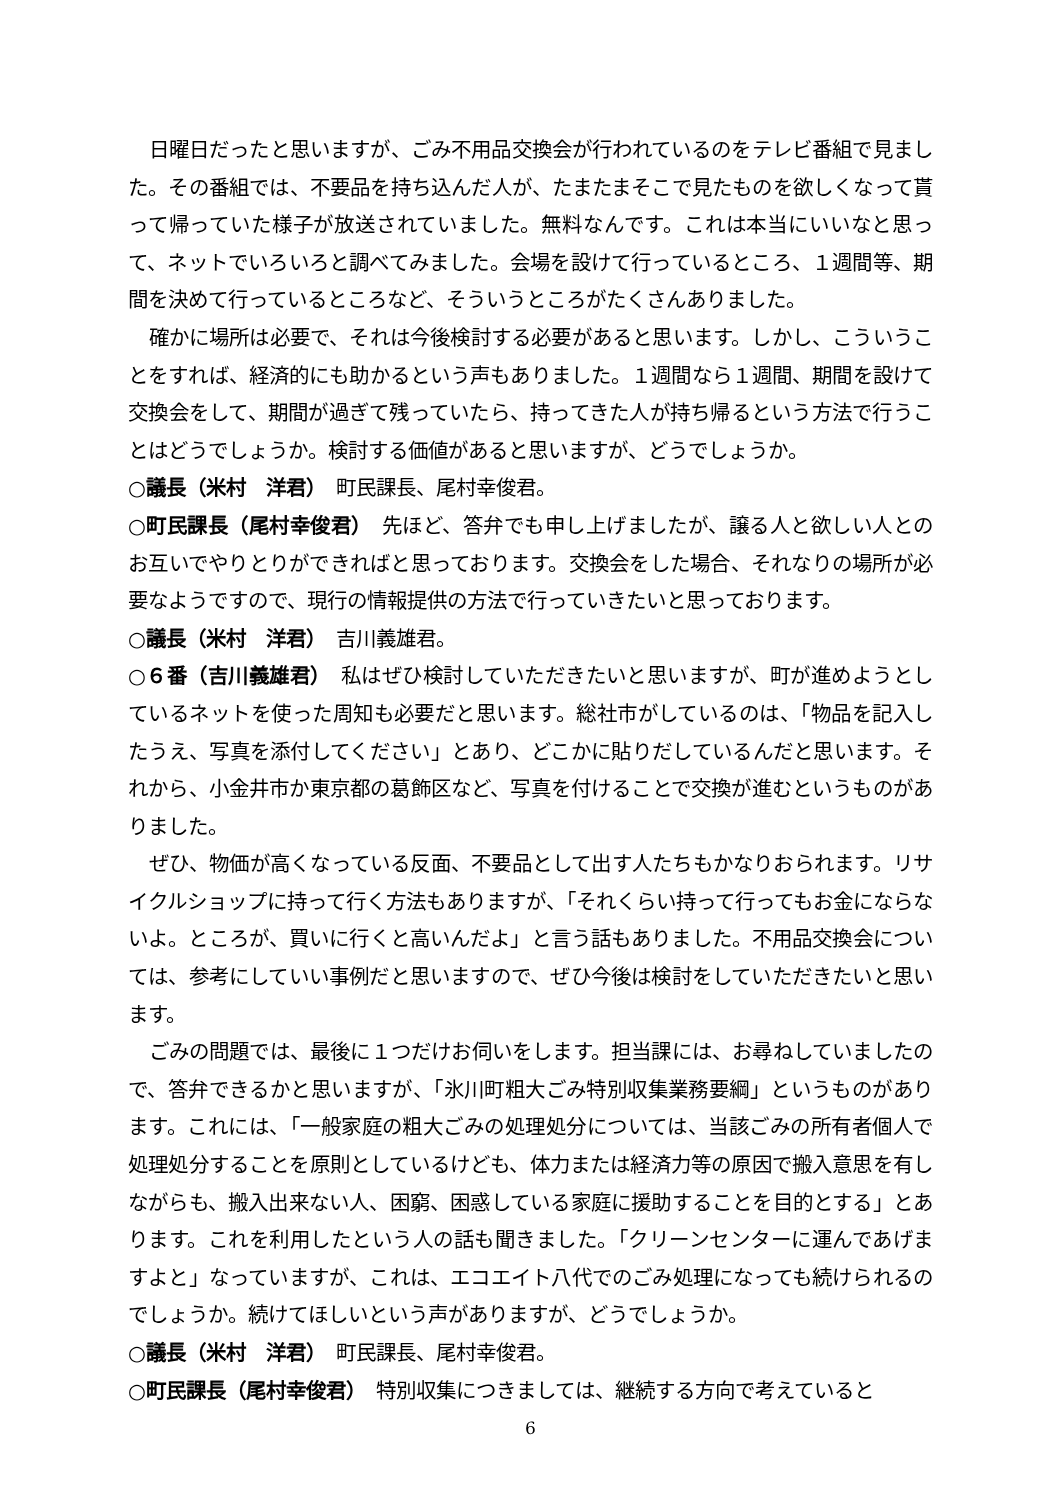日曜日だったと思いますが、ごみ不用品交換会が行われているのをテレビ番組で見ました。その番組では、不要品を持ち込んだ人が、たまたまそこで見たものを欲しくなって貰って帰っていた様子が放送されていました。無料なんです。これは本当にいいなと思って、ネットでいろいろと調べてみました。会場を設けて行っているところ、１週間等、期間を決めて行っているところなど、そういうところがたくさんありました。
確かに場所は必要で、それは今後検討する必要があると思います。しかし、こういうことをすれば、経済的にも助かるという声もありました。１週間なら１週間、期間を設けて交換会をして、期間が過ぎて残っていたら、持ってきた人が持ち帰るという方法で行うことはどうでしょうか。検討する価値があると思いますが、どうでしょうか。
○議長（米村　洋君）　町民課長、尾村幸俊君。
○町民課長（尾村幸俊君）　先ほど、答弁でも申し上げましたが、譲る人と欲しい人とのお互いでやりとりができればと思っております。交換会をした場合、それなりの場所が必要なようですので、現行の情報提供の方法で行っていきたいと思っております。
○議長（米村　洋君）　吉川義雄君。
○６番（吉川義雄君）　私はぜひ検討していただきたいと思いますが、町が進めようとしているネットを使った周知も必要だと思います。総社市がしているのは、「物品を記入したうえ、写真を添付してください」とあり、どこかに貼りだしているんだと思います。それから、小金井市か東京都の葛飾区など、写真を付けることで交換が進むというものがありました。
ぜひ、物価が高くなっている反面、不要品として出す人たちもかなりおられます。リサイクルショップに持って行く方法もありますが、「それくらい持って行ってもお金にならないよ。ところが、買いに行くと高いんだよ」と言う話もありました。不用品交換会については、参考にしていい事例だと思いますので、ぜひ今後は検討をしていただきたいと思います。
ごみの問題では、最後に１つだけお伺いをします。担当課には、お尋ねしていましたので、答弁できるかと思いますが、「氷川町粗大ごみ特別収集業務要綱」というものがあります。これには、「一般家庭の粗大ごみの処理処分については、当該ごみの所有者個人で処理処分することを原則としているけども、体力または経済力等の原因で搬入意思を有しながらも、搬入出来ない人、困窮、困惑している家庭に援助することを目的とする」とあります。これを利用したという人の話も聞きました。「クリーンセンターに運んであげますよと」なっていますが、これは、エコエイト八代でのごみ処理になっても続けられるのでしょうか。続けてほしいという声がありますが、どうでしょうか。
○議長（米村　洋君）　町民課長、尾村幸俊君。
○町民課長（尾村幸俊君）　特別収集につきましては、継続する方向で考えていると
6